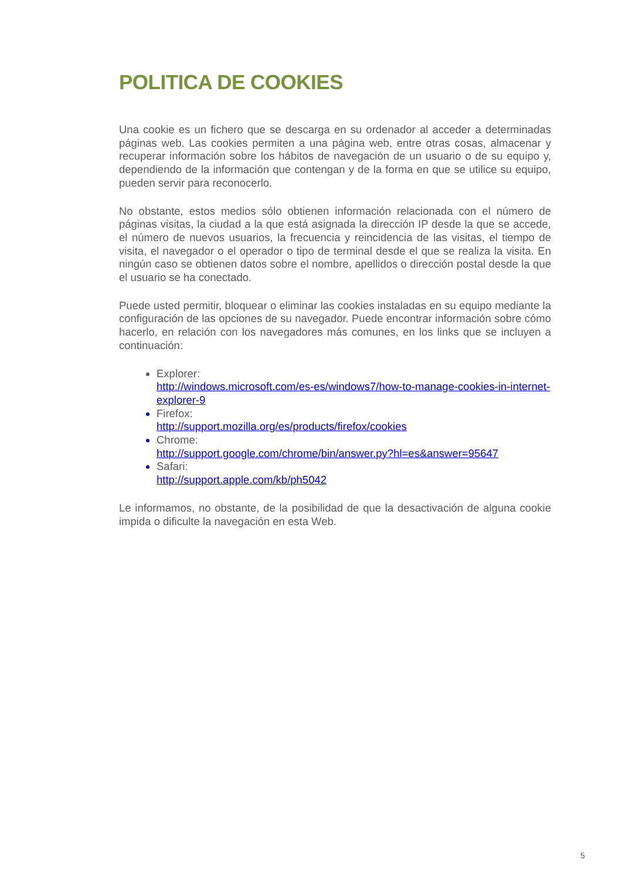POLITICA DE COOKIES
Una cookie es un fichero que se descarga en su ordenador al acceder a determinadas páginas web. Las cookies permiten a una página web, entre otras cosas, almacenar y recuperar información sobre los hábitos de navegación de un usuario o de su equipo y, dependiendo de la información que contengan y de la forma en que se utilice su equipo, pueden servir para reconocerlo.
No obstante, estos medios sólo obtienen información relacionada con el número de páginas visitas, la ciudad a la que está asignada la dirección IP desde la que se accede, el número de nuevos usuarios, la frecuencia y reincidencia de las visitas, el tiempo de visita, el navegador o el operador o tipo de terminal desde el que se realiza la visita. En ningún caso se obtienen datos sobre el nombre, apellidos o dirección postal desde la que el usuario se ha conectado.
Puede usted permitir, bloquear o eliminar las cookies instaladas en su equipo mediante la configuración de las opciones de su navegador. Puede encontrar información sobre cómo hacerlo, en relación con los navegadores más comunes, en los links que se incluyen a continuación:
Explorer:
http://windows.microsoft.com/es-es/windows7/how-to-manage-cookies-in-internet-explorer-9
Firefox:
http://support.mozilla.org/es/products/firefox/cookies
Chrome:
http://support.google.com/chrome/bin/answer.py?hl=es&answer=95647
Safari:
http://support.apple.com/kb/ph5042
Le informamos, no obstante, de la posibilidad de que la desactivación de alguna cookie impida o dificulte la navegación en esta Web.
5